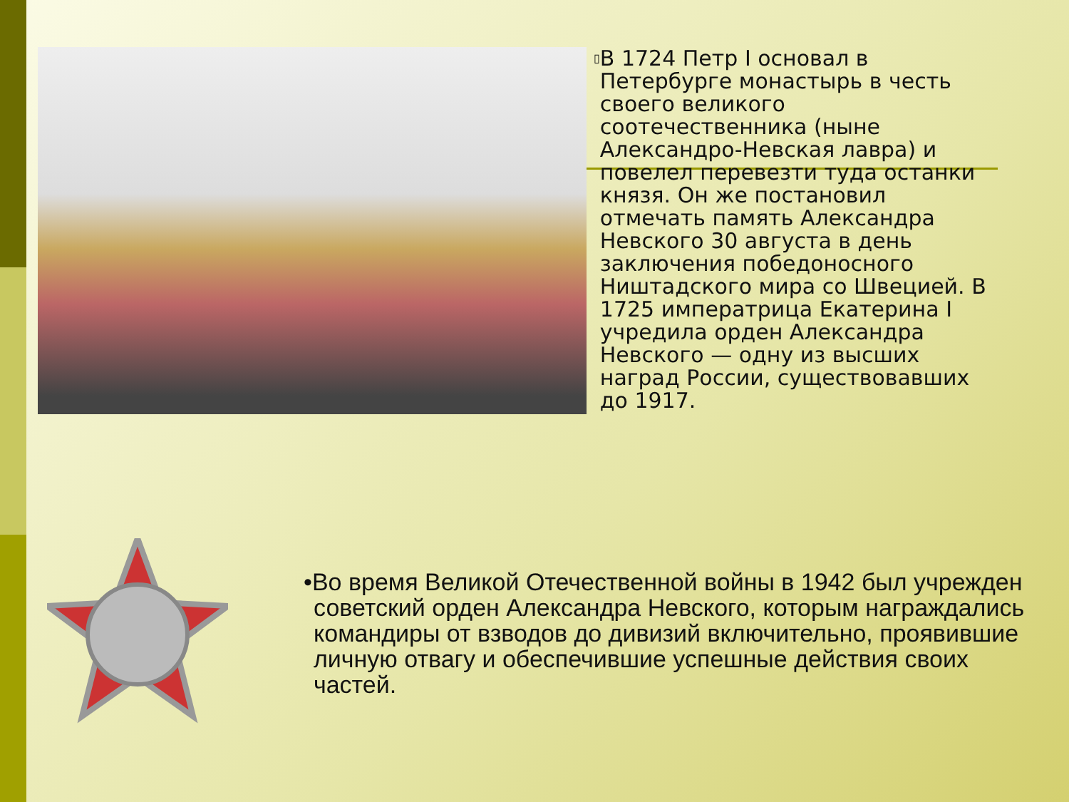▯
В 1724 Петр I основал в Петербурге монастырь в честь своего великого соотечественника (ныне Александро-Невская лавра) и повелел перевезти туда останки князя. Он же постановил отмечать память Александра Невского 30 августа в день заключения победоносного Ништадского мира со Швецией. В 1725 императрица Екатерина I учредила орден Александра Невского — одну из высших наград России, существовавших до 1917.
•Во время Великой Отечественной войны в 1942 был учрежден советский орден Александра Невского, которым награждались командиры от взводов до дивизий включительно, проявившие личную отвагу и обеспечившие успешные действия своих частей.